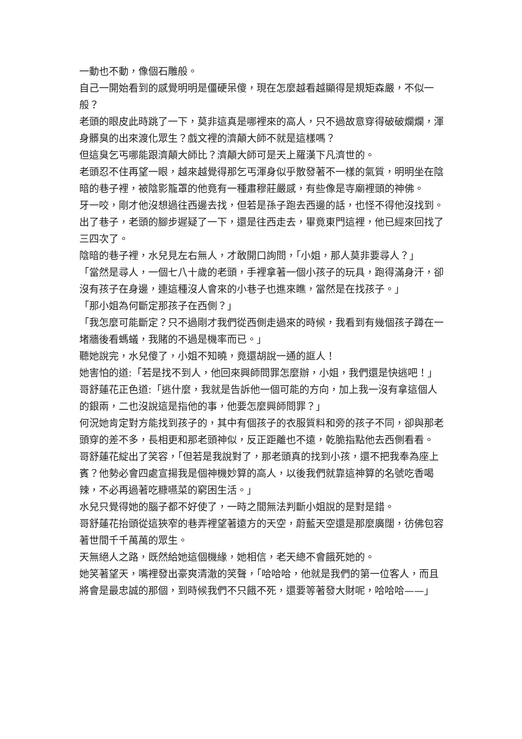一動也不動，像個石雕般。
自己一開始看到的感覺明明是僵硬呆傻，現在怎麼越看越顯得是規矩森嚴，不似一般？
老頭的眼皮此時跳了一下，莫非這真是哪裡來的高人，只不過故意穿得破破爛爛，渾身髒臭的出來渡化眾生？戲文裡的濟顛大師不就是這樣嗎？
但這臭乞丐哪能跟濟顛大師比？濟顛大師可是天上羅漢下凡濟世的。
老頭忍不住再望一眼，越來越覺得那乞丐渾身似乎散發著不一樣的氣質，明明坐在陰暗的巷子裡，被陰影籠罩的他竟有一種肅穆莊嚴感，有些像是寺廟裡頭的神佛。
牙一咬，剛才他沒想過往西邊去找，但若是孫子跑去西邊的話，也怪不得他沒找到。
出了巷子，老頭的腳步遲疑了一下，還是往西走去，畢竟東門這裡，他已經來回找了三四次了。
陰暗的巷子裡，水兒見左右無人，才敢開口詢問，「小姐，那人莫非要尋人？」
「當然是尋人，一個七八十歲的老頭，手裡拿著一個小孩子的玩具，跑得滿身汗，卻沒有孩子在身邊，連這種沒人會來的小巷子也進來瞧，當然是在找孩子。」
「那小姐為何斷定那孩子在西側？」
「我怎麼可能斷定？只不過剛才我們從西側走過來的時候，我看到有幾個孩子蹲在一堵牆後看螞蟻，我賭的不過是機率而已。」
聽她說完，水兒傻了，小姐不知曉，竟還胡說一通的誆人！
她害怕的道:「若是找不到人，他回來興師問罪怎麼辦，小姐，我們還是快逃吧！」
哥舒蓮花正色道:「逃什麼，我就是告訴他一個可能的方向，加上我一沒有拿這個人的銀兩，二也沒說這是指他的事，他要怎麼興師問罪？」
何況她肯定對方能找到孩子的，其中有個孩子的衣服質料和旁的孩子不同，卻與那老頭穿的差不多，長相更和那老頭神似，反正距離也不遠，乾脆指點他去西側看看。
哥舒蓮花綻出了笑容，「但若是我說對了，那老頭真的找到小孩，還不把我奉為座上賓？他勢必會四處宣揚我是個神機妙算的高人，以後我們就靠這神算的名號吃香喝辣，不必再過著吃糠嚥菜的窮困生活。」
水兒只覺得她的腦子都不好使了，一時之間無法判斷小姐說的是對是錯。
哥舒蓮花抬頭從這狹窄的巷弄裡望著遠方的天空，蔚藍天空還是那麼廣闊，彷佛包容著世間千千萬萬的眾生。
天無絕人之路，既然給她這個機緣，她相信，老天總不會餓死她的。
她笑著望天，嘴裡發出豪爽清澈的笑聲，「哈哈哈，他就是我們的第一位客人，而且將會是最忠誠的那個，到時候我們不只餓不死，還要等著發大財呢，哈哈哈——」